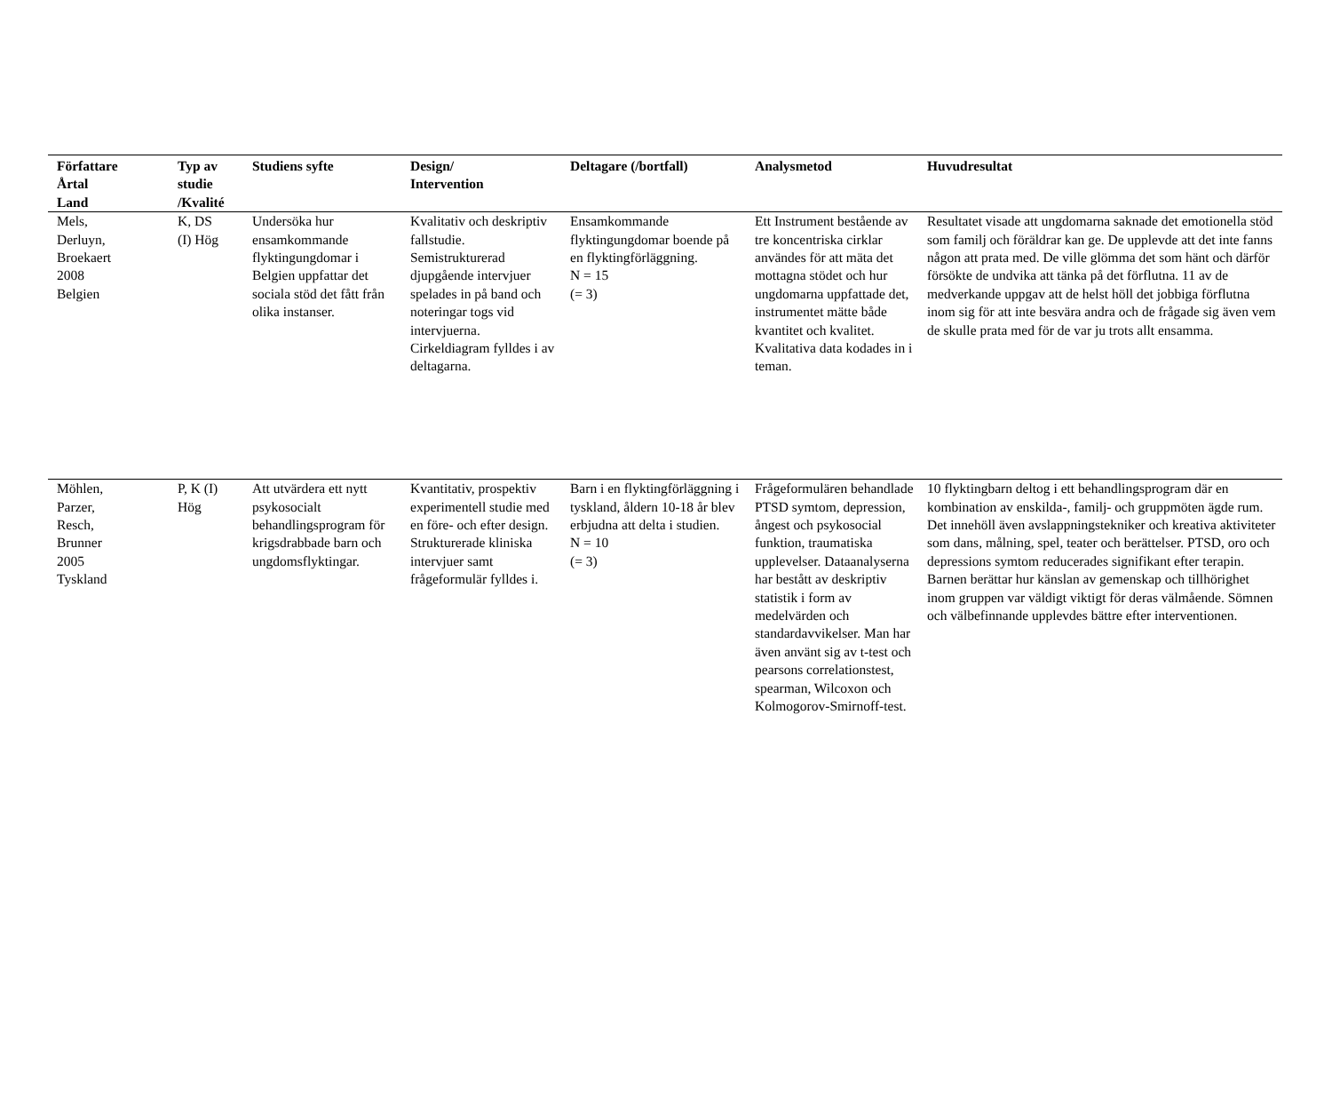| Författare Årtal Land | Typ av studie /Kvalité | Studiens syfte | Design/ Intervention | Deltagare (/bortfall) | Analysmetod | Huvudresultat |
| --- | --- | --- | --- | --- | --- | --- |
| Mels, Derluyn, Broekaert 2008 Belgien | K, DS (I) Hög | Undersöka hur ensamkommande flyktingungdomar i Belgien uppfattar det sociala stöd det fått från olika instanser. | Kvalitativ och deskriptiv fallstudie. Semistrukturerad djupgående intervjuer spelades in på band och noteringar togs vid intervjuerna. Cirkeldiagram fylldes i av deltagarna. | Ensamkommande flyktingungdomar boende på en flyktingförläggning. N = 15 (= 3) | Ett Instrument bestående av tre koncentriska cirklar användes för att mäta det mottagna stödet och hur ungdomarna uppfattade det, instrumentet mätte både kvantitet och kvalitet. Kvalitativa data kodades in i teman. | Resultatet visade att ungdomarna saknade det emotionella stöd som familj och föräldrar kan ge. De upplevde att det inte fanns någon att prata med. De ville glömma det som hänt och därför försökte de undvika att tänka på det förflutna. 11 av de medverkande uppgav att de helst höll det jobbiga förflutna inom sig för att inte besvära andra och de frågade sig även vem de skulle prata med för de var ju trots allt ensamma. |
| Möhlen, Parzer, Resch, Brunner 2005 Tyskland | P, K (I) Hög | Att utvärdera ett nytt psykosocialt behandlingsprogram för krigsdrabbade barn och ungdomsflyktingar. | Kvantitativ, prospektiv experimentell studie med en före- och efter design. Strukturerade kliniska intervjuer samt frågeformulär fylldes i. | Barn i en flyktingförläggning i tyskland, åldern 10-18 år blev erbjudna att delta i studien. N = 10 (= 3) | Frågeformulären behandlade PTSD symtom, depression, ångest och psykosocial funktion, traumatiska upplevelser. Dataanalyserna har bestått av deskriptiv statistik i form av medelvärden och standardavvikelser. Man har även använt sig av t-test och pearsons correlationstest, spearman, Wilcoxon och Kolmogorov-Smirnoff-test. | 10 flyktingbarn deltog i ett behandlingsprogram där en kombination av enskilda-, familj- och gruppmöten ägde rum. Det innehöll även avslappningstekniker och kreativa aktiviteter som dans, målning, spel, teater och berättelser. PTSD, oro och depressions symtom reducerades signifikant efter terapin. Barnen berättar hur känslan av gemenskap och tillhörighet inom gruppen var väldigt viktigt för deras välmående. Sömnen och välbefinnande upplevdes bättre efter interventionen. |